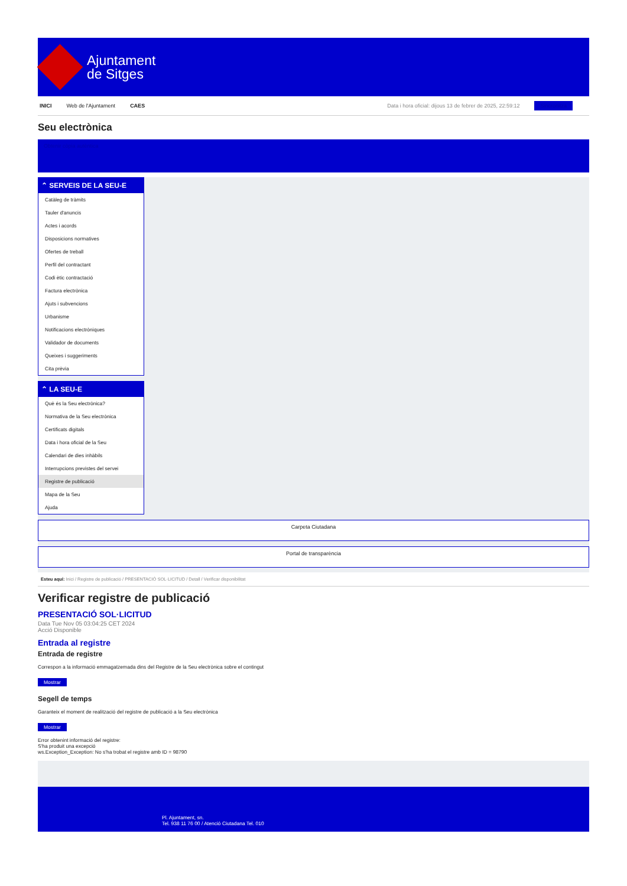Ajuntament
de Sitges
INICI Web de l'Ajuntament CAES Data i hora oficial: dijous 13 de febrer de 2025, 22:59:12 Sincronitza
Seu electrònica
Obtenir còpia autèntica
⌃ SERVEIS DE LA SEU-E
Catàleg de tràmits
Tauler d'anuncis
Actes i acords
Disposicions normatives
Ofertes de treball
Perfil del contractant
Codi ètic contractació
Factura electrònica
Ajuts i subvencions
Urbanisme
Notificacions electròniques
Validador de documents
Queixes i suggeriments
Cita prèvia
⌃ LA SEU-E
Què és la Seu electrònica?
Normativa de la Seu electrònica
Certificats digitals
Data i hora oficial de la Seu
Calendari de dies inhàbils
Interrupcions previstes del servei
Registre de publicació
Mapa de la Seu
Ajuda
Carpeta Ciutadana
Portal de transparència
Esteu aquí: Inici / Registre de publicació / PRESENTACIÓ SOL·LICITUD / Detall / Verificar disponibilitat
Verificar registre de publicació
PRESENTACIÓ SOL·LICITUD
Data Tue Nov 05 03:04:25 CET 2024
Acció Disponible
Entrada al registre
Entrada de registre
Correspon a la informació emmagatzemada dins del Registre de la Seu electrònica sobre el contingut
Mostrar
Segell de temps
Garanteix el moment de realització del registre de publicació a la Seu electrònica
Mostrar
Error obtenint informació del registre:
S'ha produit una excepció
ws.Exception_Exception: No s'ha trobat el registre amb ID = 98790
Pl. Ajuntament, sn.
Tel. 938 11 76 00 / Atenció Ciutadana Tel. 010